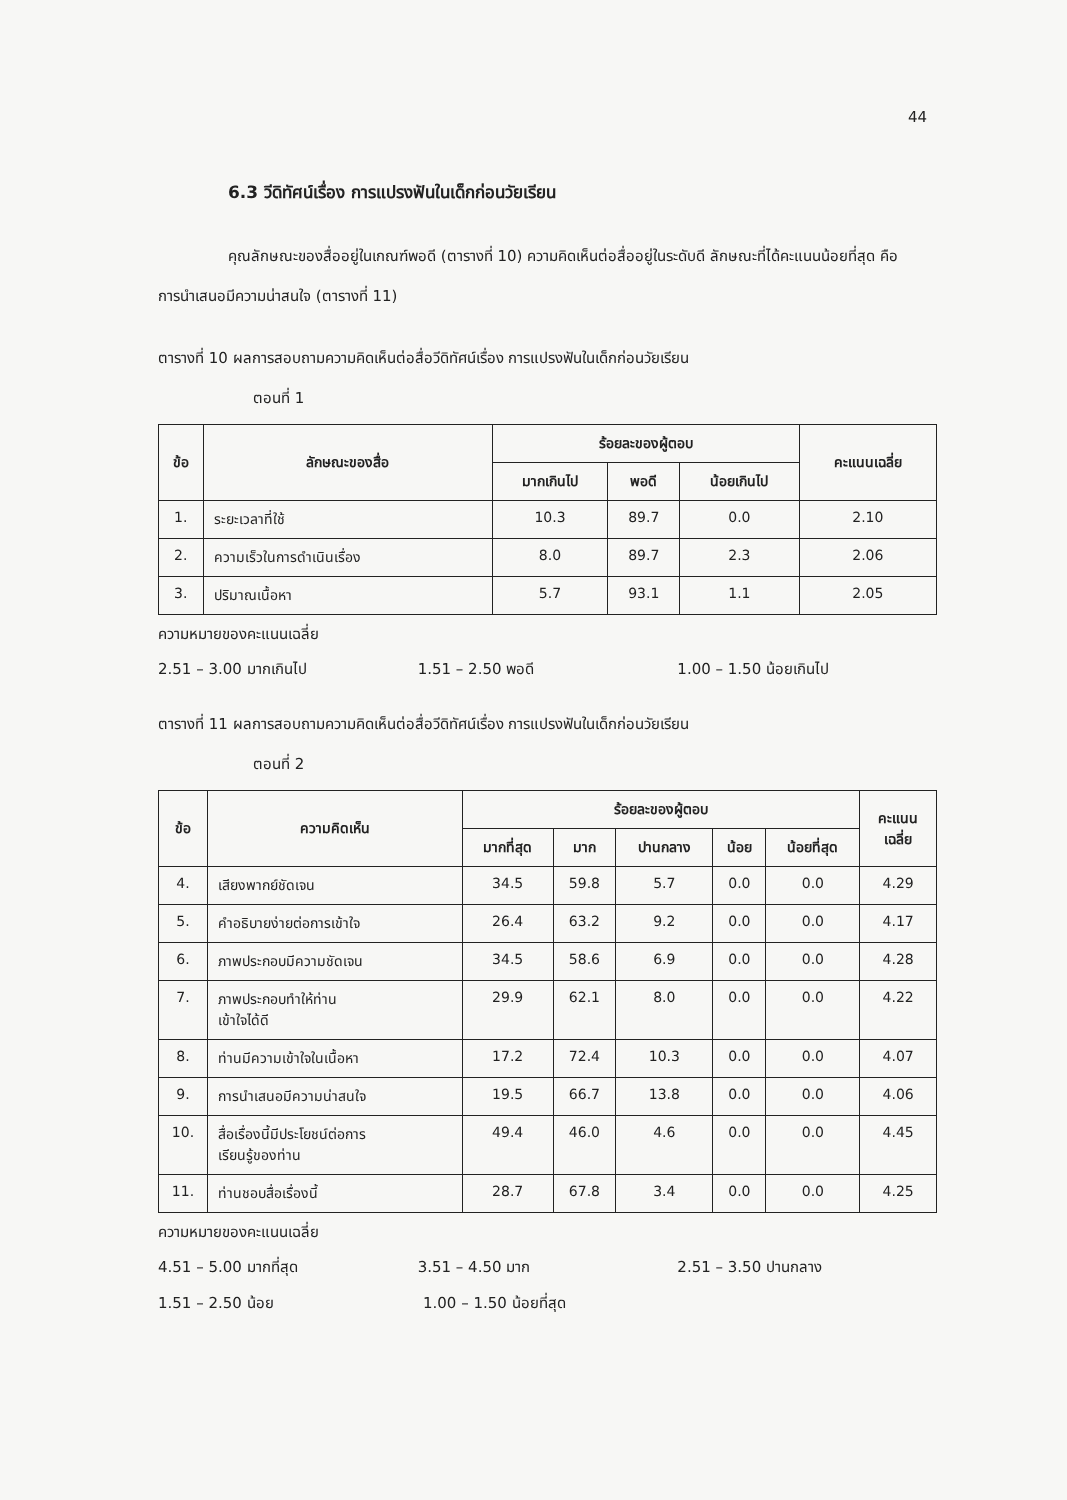44
6.3 วีดิทัศน์เรื่อง การแปรงฟันในเด็กก่อนวัยเรียน
คุณลักษณะของสื่ออยู่ในเกณฑ์พอดี (ตารางที่ 10) ความคิดเห็นต่อสื่ออยู่ในระดับดี ลักษณะที่ได้คะแนนน้อยที่สุด คือ การนำเสนอมีความน่าสนใจ (ตารางที่ 11)
ตารางที่ 10 ผลการสอบถามความคิดเห็นต่อสื่อวีดิทัศน์เรื่อง การแปรงฟันในเด็กก่อนวัยเรียน
ตอนที่ 1
| ข้อ | ลักษณะของสื่อ | ร้อยละของผู้ตอบ | | | คะแนนเฉลี่ย |
| --- | --- | --- | --- | --- | --- |
| | | มากเกินไป | พอดี | น้อยเกินไป | |
| 1. | ระยะเวลาที่ใช้ | 10.3 | 89.7 | 0.0 | 2.10 |
| 2. | ความเร็วในการดำเนินเรื่อง | 8.0 | 89.7 | 2.3 | 2.06 |
| 3. | ปริมาณเนื้อหา | 5.7 | 93.1 | 1.1 | 2.05 |
ความหมายของคะแนนเฉลี่ย
2.51 – 3.00 มากเกินไป 1.51 – 2.50 พอดี 1.00 – 1.50 น้อยเกินไป
ตารางที่ 11 ผลการสอบถามความคิดเห็นต่อสื่อวีดิทัศน์เรื่อง การแปรงฟันในเด็กก่อนวัยเรียน
ตอนที่ 2
| ข้อ | ความคิดเห็น | ร้อยละของผู้ตอบ | | | | | คะแนน เฉลี่ย |
| --- | --- | --- | --- | --- | --- | --- | --- |
| | | มากที่สุด | มาก | ปานกลาง | น้อย | น้อยที่สุด | |
| 4. | เสียงพากย์ชัดเจน | 34.5 | 59.8 | 5.7 | 0.0 | 0.0 | 4.29 |
| 5. | คำอธิบายง่ายต่อการเข้าใจ | 26.4 | 63.2 | 9.2 | 0.0 | 0.0 | 4.17 |
| 6. | ภาพประกอบมีความชัดเจน | 34.5 | 58.6 | 6.9 | 0.0 | 0.0 | 4.28 |
| 7. | ภาพประกอบทำให้ท่าน เข้าใจได้ดี | 29.9 | 62.1 | 8.0 | 0.0 | 0.0 | 4.22 |
| 8. | ท่านมีความเข้าใจในเนื้อหา | 17.2 | 72.4 | 10.3 | 0.0 | 0.0 | 4.07 |
| 9. | การนำเสนอมีความน่าสนใจ | 19.5 | 66.7 | 13.8 | 0.0 | 0.0 | 4.06 |
| 10. | สื่อเรื่องนี้มีประโยชน์ต่อการ เรียนรู้ของท่าน | 49.4 | 46.0 | 4.6 | 0.0 | 0.0 | 4.45 |
| 11. | ท่านชอบสื่อเรื่องนี้ | 28.7 | 67.8 | 3.4 | 0.0 | 0.0 | 4.25 |
ความหมายของคะแนนเฉลี่ย
4.51 – 5.00 มากที่สุด 3.51 – 4.50 มาก 2.51 – 3.50 ปานกลาง
1.51 – 2.50 น้อย 1.00 – 1.50 น้อยที่สุด